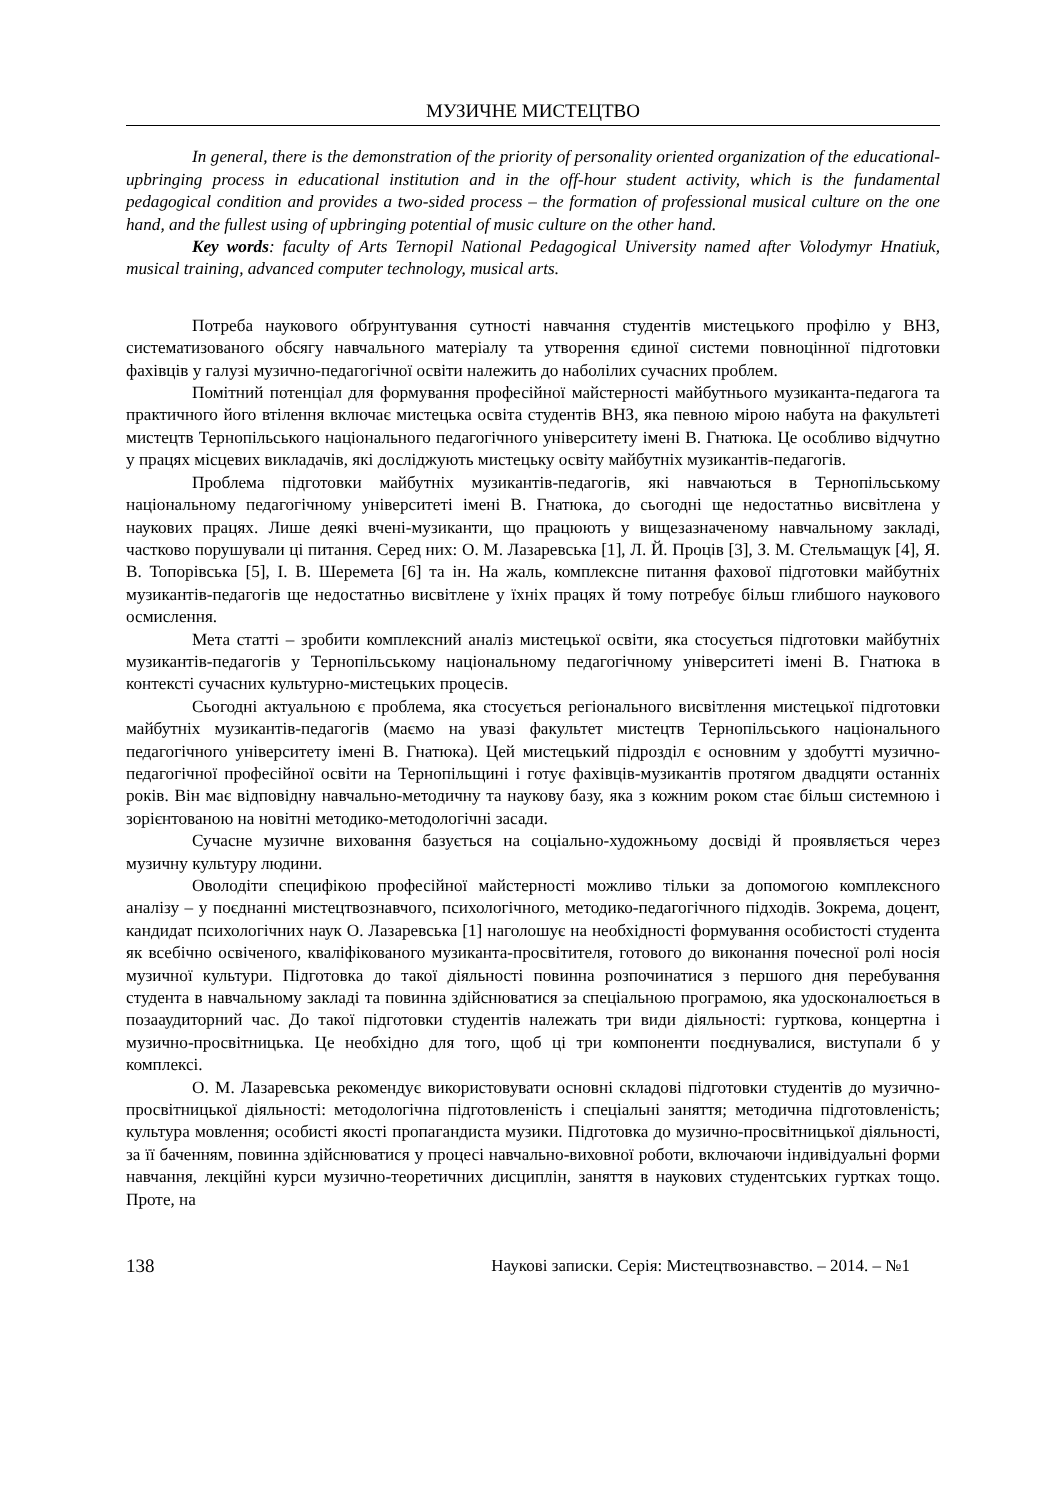МУЗИЧНЕ МИСТЕЦТВО
In general, there is the demonstration of the priority of personality oriented organization of the educational-upbringing process in educational institution and in the off-hour student activity, which is the fundamental pedagogical condition and provides a two-sided process – the formation of professional musical culture on the one hand, and the fullest using of upbringing potential of music culture on the other hand.
Key words: faculty of Arts Ternopil National Pedagogical University named after Volodymyr Hnatiuk, musical training, advanced computer technology, musical arts.
Потреба наукового обґрунтування сутності навчання студентів мистецького профілю у ВНЗ, систематизованого обсягу навчального матеріалу та утворення єдиної системи повноцінної підготовки фахівців у галузі музично-педагогічної освіти належить до наболілих сучасних проблем.
Помітний потенціал для формування професійної майстерності майбутнього музиканта-педагога та практичного його втілення включає мистецька освіта студентів ВНЗ, яка певною мірою набута на факультеті мистецтв Тернопільського національного педагогічного університету імені В. Гнатюка. Це особливо відчутно у працях місцевих викладачів, які досліджують мистецьку освіту майбутніх музикантів-педагогів.
Проблема підготовки майбутніх музикантів-педагогів, які навчаються в Тернопільському національному педагогічному університеті імені В. Гнатюка, до сьогодні ще недостатньо висвітлена у наукових працях. Лише деякі вчені-музиканти, що працюють у вищезазначеному навчальному закладі, частково порушували ці питання. Серед них: О. М. Лазаревська [1], Л. Й. Процiв [3], З. М. Стельмащук [4], Я. В. Топорівська [5], І. В. Шеремета [6] та ін. На жаль, комплексне питання фахової підготовки майбутніх музикантів-педагогів ще недостатньо висвітлене у їхніх працях й тому потребує більш глибшого наукового осмислення.
Мета статті – зробити комплексний аналіз мистецької освіти, яка стосується підготовки майбутніх музикантів-педагогів у Тернопільському національному педагогічному університеті імені В. Гнатюка в контексті сучасних культурно-мистецьких процесів.
Сьогодні актуальною є проблема, яка стосується регіонального висвітлення мистецької підготовки майбутніх музикантів-педагогів (маємо на увазі факультет мистецтв Тернопільського національного педагогічного університету імені В. Гнатюка). Цей мистецький підрозділ є основним у здобутті музично-педагогічної професійної освіти на Тернопільщині і готує фахівців-музикантів протягом двадцяти останніх років. Він має відповідну навчально-методичну та наукову базу, яка з кожним роком стає більш системною і зорієнтованою на новітні методико-методологічні засади.
Сучасне музичне виховання базується на соціально-художньому досвіді й проявляється через музичну культуру людини.
Оволодіти специфікою професійної майстерності можливо тільки за допомогою комплексного аналізу – у поєднанні мистецтвознавчого, психологічного, методико-педагогічного підходів. Зокрема, доцент, кандидат психологічних наук О. Лазаревська [1] наголошує на необхідності формування особистості студента як всебічно освіченого, кваліфікованого музиканта-просвітителя, готового до виконання почесної ролі носія музичної культури. Підготовка до такої діяльності повинна розпочинатися з першого дня перебування студента в навчальному закладі та повинна здійснюватися за спеціальною програмою, яка удосконалюється в позааудиторний час. До такої підготовки студентів належать три види діяльності: гурткова, концертна і музично-просвітницька. Це необхідно для того, щоб ці три компоненти поєднувалися, виступали б у комплексі.
О. М. Лазаревська рекомендує використовувати основні складові підготовки студентів до музично-просвітницької діяльності: методологічна підготовленість і спеціальні заняття; методична підготовленість; культура мовлення; особисті якості пропагандиста музики. Підготовка до музично-просвітницької діяльності, за її баченням, повинна здійснюватися у процесі навчально-виховної роботи, включаючи індивідуальні форми навчання, лекційні курси музично-теоретичних дисциплін, заняття в наукових студентських гуртках тощо. Проте, на
138 Наукові записки. Серія: Мистецтвознавство. – 2014. – №1